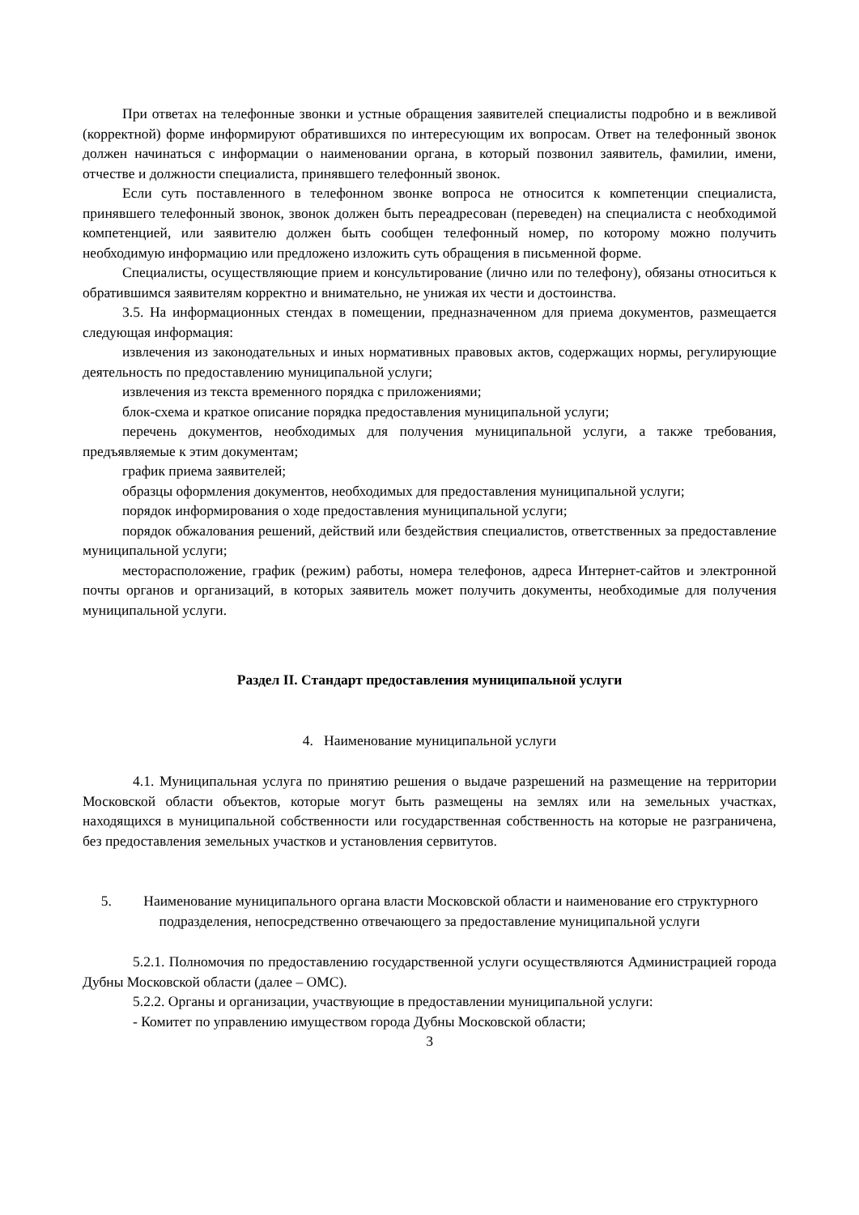При ответах на телефонные звонки и устные обращения заявителей специалисты подробно и в вежливой (корректной) форме информируют обратившихся по интересующим их вопросам. Ответ на телефонный звонок должен начинаться с информации о наименовании органа, в который позвонил заявитель, фамилии, имени, отчестве и должности специалиста, принявшего телефонный звонок.
Если суть поставленного в телефонном звонке вопроса не относится к компетенции специалиста, принявшего телефонный звонок, звонок должен быть переадресован (переведен) на специалиста с необходимой компетенцией, или заявителю должен быть сообщен телефонный номер, по которому можно получить необходимую информацию или предложено изложить суть обращения в письменной форме.
Специалисты, осуществляющие прием и консультирование (лично или по телефону), обязаны относиться к обратившимся заявителям корректно и внимательно, не унижая их чести и достоинства.
3.5. На информационных стендах в помещении, предназначенном для приема документов, размещается следующая информация:
извлечения из законодательных и иных нормативных правовых актов, содержащих нормы, регулирующие деятельность по предоставлению муниципальной услуги;
извлечения из текста временного порядка с приложениями;
блок-схема и краткое описание порядка предоставления муниципальной услуги;
перечень документов, необходимых для получения муниципальной услуги, а также требования, предъявляемые к этим документам;
график приема заявителей;
образцы оформления документов, необходимых для предоставления муниципальной услуги;
порядок информирования о ходе предоставления муниципальной услуги;
порядок обжалования решений, действий или бездействия специалистов, ответственных за предоставление муниципальной услуги;
месторасположение, график (режим) работы, номера телефонов, адреса Интернет-сайтов и электронной почты органов и организаций, в которых заявитель может получить документы, необходимые для получения муниципальной услуги.
Раздел II. Стандарт предоставления муниципальной услуги
4. Наименование муниципальной услуги
4.1. Муниципальная услуга по принятию решения о выдаче разрешений на размещение на территории Московской области объектов, которые могут быть размещены на землях или на земельных участках, находящихся в муниципальной собственности или государственная собственность на которые не разграничена, без предоставления земельных участков и установления сервитутов.
5. Наименование муниципального органа власти Московской области и наименование его структурного подразделения, непосредственно отвечающего за предоставление муниципальной услуги
5.2.1. Полномочия по предоставлению государственной услуги осуществляются Администрацией города Дубны Московской области (далее – ОМС).
5.2.2. Органы и организации, участвующие в предоставлении муниципальной услуги:
- Комитет по управлению имуществом города Дубны Московской области;
3